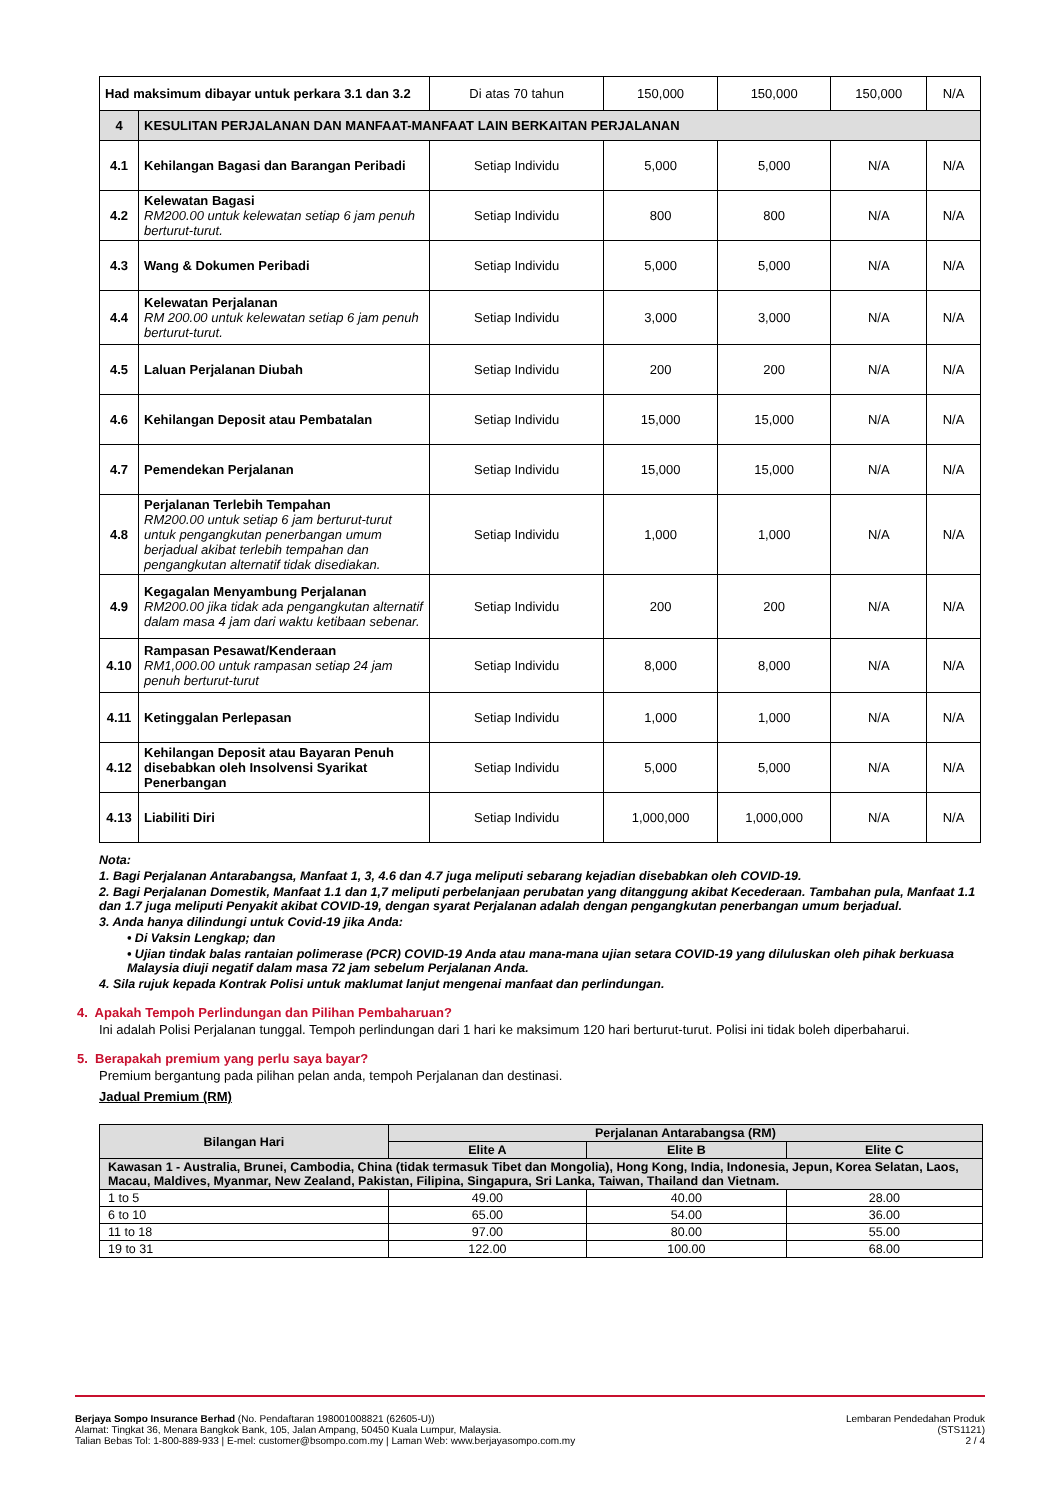| Had maksimum dibayar untuk perkara 3.1 dan 3.2 | | Di atas 70 tahun | 150,000 | 150,000 | 150,000 | N/A |
| 4 | KESULITAN PERJALANAN DAN MANFAAT-MANFAAT LAIN BERKAITAN PERJALANAN | | | | | |
| 4.1 | Kehilangan Bagasi dan Barangan Peribadi | Setiap Individu | 5,000 | 5,000 | N/A | N/A |
| 4.2 | Kelewatan Bagasi RM200.00 untuk kelewatan setiap 6 jam penuh berturut-turut. | Setiap Individu | 800 | 800 | N/A | N/A |
| 4.3 | Wang & Dokumen Peribadi | Setiap Individu | 5,000 | 5,000 | N/A | N/A |
| 4.4 | Kelewatan Perjalanan RM 200.00 untuk kelewatan setiap 6 jam penuh berturut-turut. | Setiap Individu | 3,000 | 3,000 | N/A | N/A |
| 4.5 | Laluan Perjalanan Diubah | Setiap Individu | 200 | 200 | N/A | N/A |
| 4.6 | Kehilangan Deposit atau Pembatalan | Setiap Individu | 15,000 | 15,000 | N/A | N/A |
| 4.7 | Pemendekan Perjalanan | Setiap Individu | 15,000 | 15,000 | N/A | N/A |
| 4.8 | Perjalanan Terlebih Tempahan RM200.00 untuk setiap 6 jam berturut-turut untuk pengangkutan penerbangan umum berjadual akibat terlebih tempahan dan pengangkutan alternatif tidak disediakan. | Setiap Individu | 1,000 | 1,000 | N/A | N/A |
| 4.9 | Kegagalan Menyambung Perjalanan RM200.00 jika tidak ada pengangkutan alternatif dalam masa 4 jam dari waktu ketibaan sebenar. | Setiap Individu | 200 | 200 | N/A | N/A |
| 4.10 | Rampasan Pesawat/Kenderaan RM1,000.00 untuk rampasan setiap 24 jam penuh berturut-turut | Setiap Individu | 8,000 | 8,000 | N/A | N/A |
| 4.11 | Ketinggalan Perlepasan | Setiap Individu | 1,000 | 1,000 | N/A | N/A |
| 4.12 | Kehilangan Deposit atau Bayaran Penuh disebabkan oleh Insolvensi Syarikat Penerbangan | Setiap Individu | 5,000 | 5,000 | N/A | N/A |
| 4.13 | Liabiliti Diri | Setiap Individu | 1,000,000 | 1,000,000 | N/A | N/A |
Nota:
1. Bagi Perjalanan Antarabangsa, Manfaat 1, 3, 4.6 dan 4.7 juga meliputi sebarang kejadian disebabkan oleh COVID-19.
2. Bagi Perjalanan Domestik, Manfaat 1.1 dan 1,7 meliputi perbelanjaan perubatan yang ditanggung akibat Kecederaan. Tambahan pula, Manfaat 1.1 dan 1.7 juga meliputi Penyakit akibat COVID-19, dengan syarat Perjalanan adalah dengan pengangkutan penerbangan umum berjadual.
3. Anda hanya dilindungi untuk Covid-19 jika Anda:
• Di Vaksin Lengkap; dan
• Ujian tindak balas rantaian polimerase (PCR) COVID-19 Anda atau mana-mana ujian setara COVID-19 yang diluluskan oleh pihak berkuasa Malaysia diuji negatif dalam masa 72 jam sebelum Perjalanan Anda.
4. Sila rujuk kepada Kontrak Polisi untuk maklumat lanjut mengenai manfaat dan perlindungan.
4. Apakah Tempoh Perlindungan dan Pilihan Pembaharuan?
Ini adalah Polisi Perjalanan tunggal. Tempoh perlindungan dari 1 hari ke maksimum 120 hari berturut-turut. Polisi ini tidak boleh diperbaharui.
5. Berapakah premium yang perlu saya bayar?
Premium bergantung pada pilihan pelan anda, tempoh Perjalanan dan destinasi.
Jadual Premium (RM)
| Bilangan Hari | Perjalanan Antarabangsa (RM) | | |
| --- | --- | --- | --- |
| | Elite A | Elite B | Elite C |
| Kawasan 1 - Australia, Brunei, Cambodia, China (tidak termasuk Tibet dan Mongolia), Hong Kong, India, Indonesia, Jepun, Korea Selatan, Laos, Macau, Maldives, Myanmar, New Zealand, Pakistan, Filipina, Singapura, Sri Lanka, Taiwan, Thailand dan Vietnam. | | | |
| 1 to 5 | 49.00 | 40.00 | 28.00 |
| 6 to 10 | 65.00 | 54.00 | 36.00 |
| 11 to 18 | 97.00 | 80.00 | 55.00 |
| 19 to 31 | 122.00 | 100.00 | 68.00 |
Berjaya Sompo Insurance Berhad (No. Pendaftaran 198001008821 (62605-U))
Alamat: Tingkat 36, Menara Bangkok Bank, 105, Jalan Ampang, 50450 Kuala Lumpur, Malaysia.
Talian Bebas Tol: 1-800-889-933 | E-mel: customer@bsompo.com.my | Laman Web: www.berjayasompo.com.my
Lembaran Pendedahan Produk
(STS1121)
2 / 4